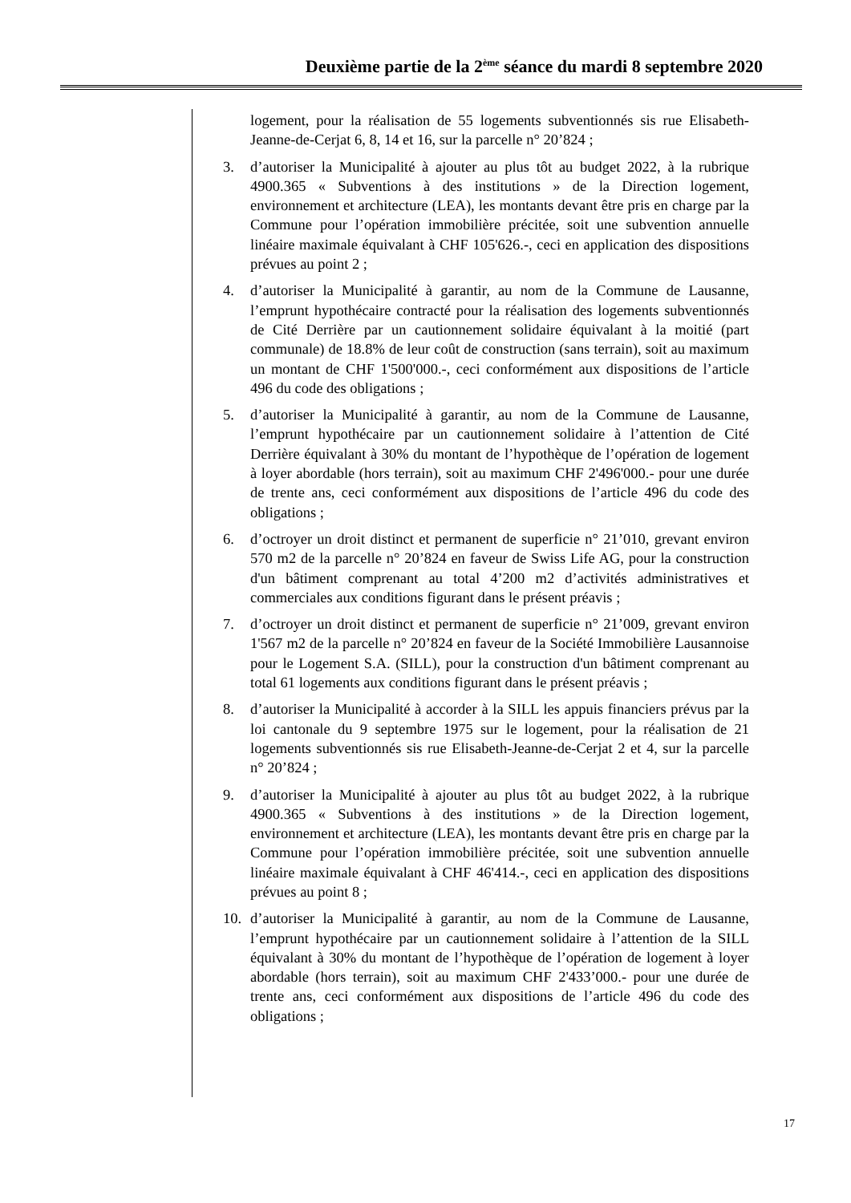Deuxième partie de la 2<sup>ème</sup> séance du mardi 8 septembre 2020
logement, pour la réalisation de 55 logements subventionnés sis rue Elisabeth-Jeanne-de-Cerjat 6, 8, 14 et 16, sur la parcelle n° 20’824 ;
3. d’autoriser la Municipalité à ajouter au plus tôt au budget 2022, à la rubrique 4900.365 « Subventions à des institutions » de la Direction logement, environnement et architecture (LEA), les montants devant être pris en charge par la Commune pour l’opération immobilière précitée, soit une subvention annuelle linéaire maximale équivalant à CHF 105'626.-, ceci en application des dispositions prévues au point 2 ;
4. d’autoriser la Municipalité à garantir, au nom de la Commune de Lausanne, l’emprunt hypothécaire contracté pour la réalisation des logements subventionnés de Cité Derrière par un cautionnement solidaire équivalant à la moitié (part communale) de 18.8% de leur coût de construction (sans terrain), soit au maximum un montant de CHF 1'500'000.-, ceci conformément aux dispositions de l’article 496 du code des obligations ;
5. d’autoriser la Municipalité à garantir, au nom de la Commune de Lausanne, l’emprunt hypothécaire par un cautionnement solidaire à l’attention de Cité Derrière équivalant à 30% du montant de l’hypothèque de l’opération de logement à loyer abordable (hors terrain), soit au maximum CHF 2'496'000.- pour une durée de trente ans, ceci conformément aux dispositions de l’article 496 du code des obligations ;
6. d’octroyer un droit distinct et permanent de superficie n° 21’010, grevant environ 570 m2 de la parcelle n° 20’824 en faveur de Swiss Life AG, pour la construction d'un bâtiment comprenant au total 4’200 m2 d’activités administratives et commerciales aux conditions figurant dans le présent préavis ;
7. d’octroyer un droit distinct et permanent de superficie n° 21’009, grevant environ 1'567 m2 de la parcelle n° 20’824 en faveur de la Société Immobilière Lausannoise pour le Logement S.A. (SILL), pour la construction d'un bâtiment comprenant au total 61 logements aux conditions figurant dans le présent préavis ;
8. d’autoriser la Municipalité à accorder à la SILL les appuis financiers prévus par la loi cantonale du 9 septembre 1975 sur le logement, pour la réalisation de 21 logements subventionnés sis rue Elisabeth-Jeanne-de-Cerjat 2 et 4, sur la parcelle n° 20’824 ;
9. d’autoriser la Municipalité à ajouter au plus tôt au budget 2022, à la rubrique 4900.365 « Subventions à des institutions » de la Direction logement, environnement et architecture (LEA), les montants devant être pris en charge par la Commune pour l’opération immobilière précitée, soit une subvention annuelle linéaire maximale équivalant à CHF 46'414.-, ceci en application des dispositions prévues au point 8 ;
10. d’autoriser la Municipalité à garantir, au nom de la Commune de Lausanne, l’emprunt hypothécaire par un cautionnement solidaire à l’attention de la SILL équivalant à 30% du montant de l’hypothèque de l’opération de logement à loyer abordable (hors terrain), soit au maximum CHF 2'433’000.- pour une durée de trente ans, ceci conformément aux dispositions de l’article 496 du code des obligations ;
17